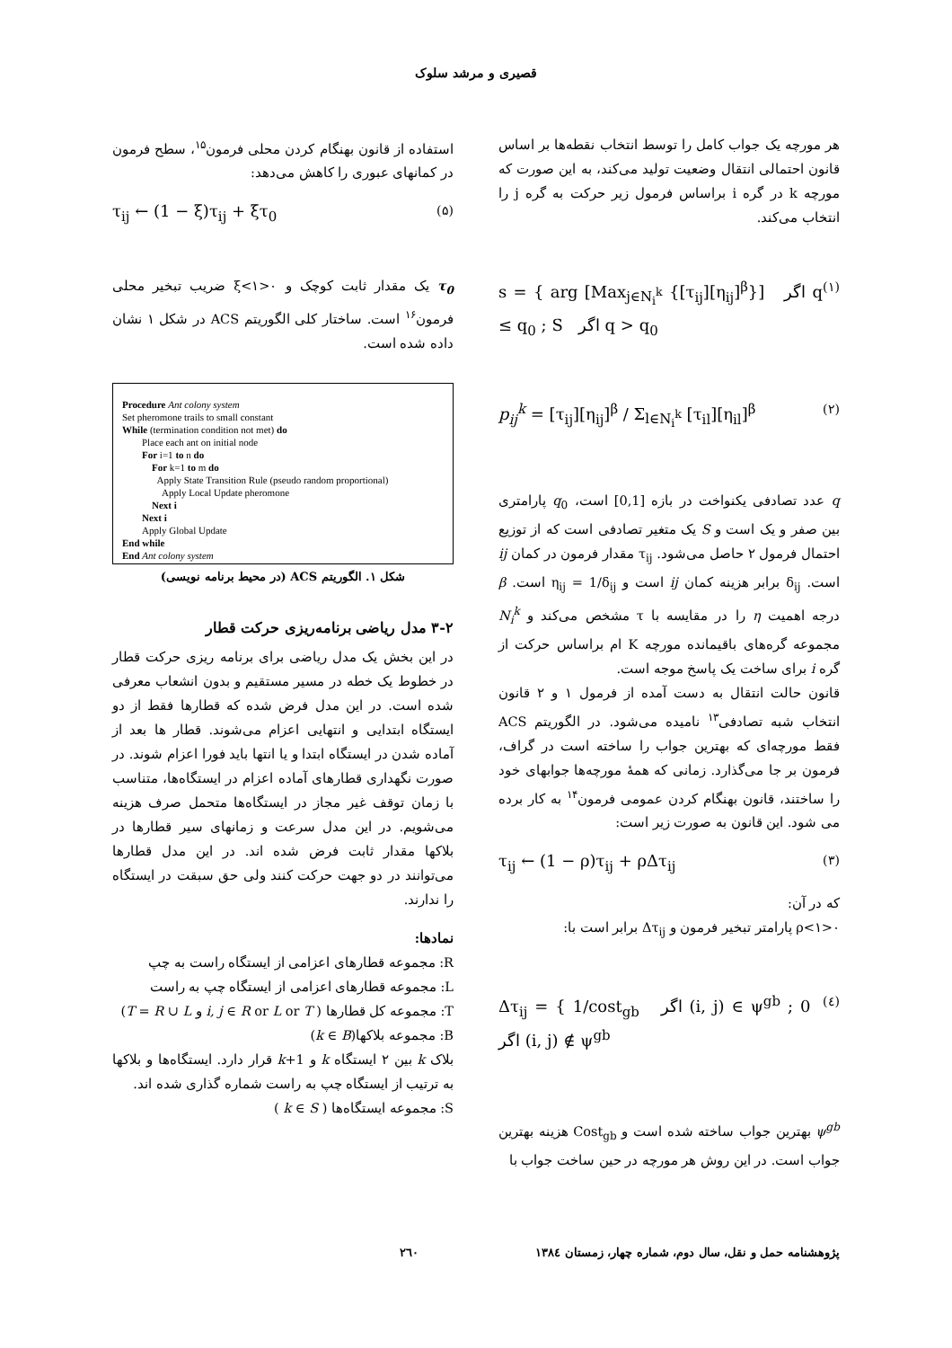قصیری و مرشد سلوک
هر مورچه یک جواب کامل را توسط انتخاب نقطه‌ها بر اساس قانون احتمالی انتقال وضعیت تولید می‌کند، به این صورت که مورچه k در گره i براساس فرمول زیر حرکت به گره j را انتخاب می‌کند.
s = { arg [Max<sub>j∈N<sub>i</sub><sup>k</sup></sub> {[τ<sub>ij</sub>][η<sub>ij</sub>]<sup>β</sup>}] اگر q ≤ q<sub>0</sub> ; S اگر q > q<sub>0</sub> (۱)
p<sub>ij</sub><sup>k</sup> = [τ<sub>ij</sub>][η<sub>ij</sub>]<sup>β</sup> / Σ<sub>l∈N<sub>i</sub><sup>k</sup></sub> [τ<sub>il</sub>][η<sub>il</sub>]<sup>β</sup> (۲)
q عدد تصادفی یکنواخت در بازه [0,1] است، q<sub>0</sub> پارامتری بین صفر و یک است و S یک متغیر تصادفی است که از توزیع احتمال فرمول ۲ حاصل می‌شود. τ<sub>ij</sub> مقدار فرمون در کمان ij است. δ<sub>ij</sub> برابر هزینه کمان ij است و η<sub>ij</sub> = 1/δ<sub>ij</sub> است. β درجه اهمیت η را در مقایسه با τ مشخص می‌کند و N<sub>i</sub><sup>k</sup> مجموعه گره‌های باقیمانده مورچه K ام براساس حرکت از گره i برای ساخت یک پاسخ موجه است.
قانون حالت انتقال به دست آمده از فرمول ۱ و ۲ قانون انتخاب شبه تصادفی<sup>۱۳</sup> نامیده می‌شود. در الگوریتم ACS فقط مورچه‌ای که بهترین جواب را ساخته است در گراف، فرمون بر جا می‌گذارد. زمانی که همهٔ مورچه‌ها جوابهای خود را ساختند، قانون بهنگام کردن عمومی فرمون<sup>۱۴</sup> به کار برده می شود. این قانون به صورت زیر است:
τ<sub>ij</sub> ← (1 − ρ)τ<sub>ij</sub> + ρΔτ<sub>ij</sub> (۳)
که در آن:
۰<ρ<۱ پارامتر تبخیر فرمون و Δτ<sub>ij</sub> برابر است با:
Δτ<sub>ij</sub> = { 1/cost<sub>gb</sub> اگر (i, j) ∈ ψ<sup>gb</sup> ; 0 اگر (i, j) ∉ ψ<sup>gb</sup> (٤)
ψ<sup>gb</sup> بهترین جواب ساخته شده است و Cost<sub>gb</sub> هزینه بهترین جواب است. در این روش هر مورچه در حین ساخت جواب با
استفاده از قانون بهنگام کردن محلی فرمون<sup>۱۵</sup>، سطح فرمون در کمانهای عبوری را کاهش می‌دهد:
τ<sub>ij</sub> ← (1 − ξ)τ<sub>ij</sub> + ξτ<sub>0</sub> (۵)
τ<sub>0</sub> یک مقدار ثابت کوچک و ۰<ξ<۱ ضریب تبخیر محلی فرمون<sup>۱۶</sup> است. ساختار کلی الگوریتم ACS در شکل ۱ نشان داده شده است.
Procedure Ant colony system
Set pheromone trails to small constant
While (termination condition not met) do
  Place each ant on initial node
  For i=1 to n do
   For k=1 to m do
    Apply State Transition Rule (pseudo random proportional)
    Apply Local Update pheromone
   Next i
  Next i
  Apply Global Update
End while
End Ant colony system
شکل ۱. الگوریتم ACS (در محیط برنامه نویسی)
۳-۲ مدل ریاضی برنامه‌ریزی حرکت قطار
در این بخش یک مدل ریاضی برای برنامه ریزی حرکت قطار در خطوط یک خطه در مسیر مستقیم و بدون انشعاب معرفی شده است. در این مدل فرض شده که قطارها فقط از دو ایستگاه ابتدایی و انتهایی اعزام می‌شوند. قطار ها بعد از آماده شدن در ایستگاه ابتدا و یا انتها باید فورا اعزام شوند. در صورت نگهداری قطارهای آماده اعزام در ایستگاه‌ها، متناسب با زمان توقف غیر مجاز در ایستگاه‌ها متحمل صرف هزینه می‌شویم. در این مدل سرعت و زمانهای سیر قطارها در بلاکها مقدار ثابت فرض شده اند. در این مدل قطارها می‌توانند در دو جهت حرکت کنند ولی حق سبقت در ایستگاه را ندارند.
نمادها:
R: مجموعه قطارهای اعزامی از ایستگاه راست به چپ
L: مجموعه قطارهای اعزامی از ایستگاه چپ به راست
T: مجموعه کل قطارها ( i, j ∈ R or L or T و T = R ∪ L)
B: مجموعه بلاکها(k ∈ B)
بلاک k بین ۲ ایستگاه k و k+1 قرار دارد. ایستگاه‌ها و بلاکها به ترتیب از ایستگاه چپ به راست شماره گذاری شده اند.
S: مجموعه ایستگاه‌ها ( k ∈ S )
پژوهشنامه حمل و نقل، سال دوم، شماره چهار، زمستان ۱۳۸٤ ۲٦۰